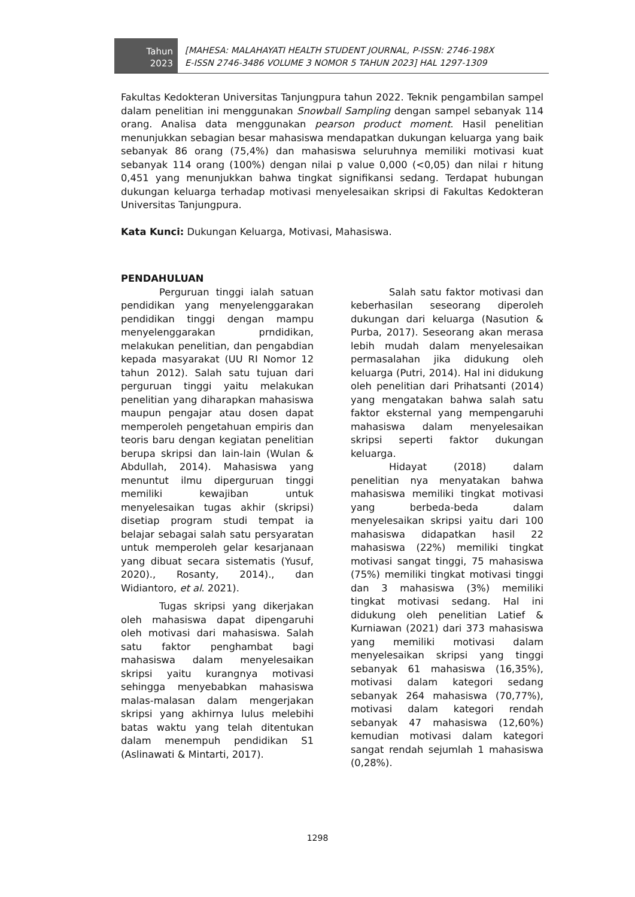Tahun
2023
[MAHESA: MALAHAYATI HEALTH STUDENT JOURNAL, P-ISSN: 2746-198X
E-ISSN 2746-3486 VOLUME 3 NOMOR 5 TAHUN 2023] HAL 1297-1309
Fakultas Kedokteran Universitas Tanjungpura tahun 2022. Teknik pengambilan sampel dalam penelitian ini menggunakan Snowball Sampling dengan sampel sebanyak 114 orang. Analisa data menggunakan pearson product moment. Hasil penelitian menunjukkan sebagian besar mahasiswa mendapatkan dukungan keluarga yang baik sebanyak 86 orang (75,4%) dan mahasiswa seluruhnya memiliki motivasi kuat sebanyak 114 orang (100%) dengan nilai p value 0,000 (<0,05) dan nilai r hitung 0,451 yang menunjukkan bahwa tingkat signifikansi sedang. Terdapat hubungan dukungan keluarga terhadap motivasi menyelesaikan skripsi di Fakultas Kedokteran Universitas Tanjungpura.
Kata Kunci: Dukungan Keluarga, Motivasi, Mahasiswa.
PENDAHULUAN
Perguruan tinggi ialah satuan pendidikan yang menyelenggarakan pendidikan tinggi dengan mampu menyelenggarakan prndidikan, melakukan penelitian, dan pengabdian kepada masyarakat (UU RI Nomor 12 tahun 2012). Salah satu tujuan dari perguruan tinggi yaitu melakukan penelitian yang diharapkan mahasiswa maupun pengajar atau dosen dapat memperoleh pengetahuan empiris dan teoris baru dengan kegiatan penelitian berupa skripsi dan lain-lain (Wulan & Abdullah, 2014). Mahasiswa yang menuntut ilmu diperguruan tinggi memiliki kewajiban untuk menyelesaikan tugas akhir (skripsi) disetiap program studi tempat ia belajar sebagai salah satu persyaratan untuk memperoleh gelar kesarjanaan yang dibuat secara sistematis (Yusuf, 2020)., Rosanty, 2014)., dan Widiantoro, et al. 2021).
Tugas skripsi yang dikerjakan oleh mahasiswa dapat dipengaruhi oleh motivasi dari mahasiswa. Salah satu faktor penghambat bagi mahasiswa dalam menyelesaikan skripsi yaitu kurangnya motivasi sehingga menyebabkan mahasiswa malas-malasan dalam mengerjakan skripsi yang akhirnya lulus melebihi batas waktu yang telah ditentukan dalam menempuh pendidikan S1 (Aslinawati & Mintarti, 2017).
Salah satu faktor motivasi dan keberhasilan seseorang diperoleh dukungan dari keluarga (Nasution & Purba, 2017). Seseorang akan merasa lebih mudah dalam menyelesaikan permasalahan jika didukung oleh keluarga (Putri, 2014). Hal ini didukung oleh penelitian dari Prihatsanti (2014) yang mengatakan bahwa salah satu faktor eksternal yang mempengaruhi mahasiswa dalam menyelesaikan skripsi seperti faktor dukungan keluarga.
Hidayat (2018) dalam penelitian nya menyatakan bahwa mahasiswa memiliki tingkat motivasi yang berbeda-beda dalam menyelesaikan skripsi yaitu dari 100 mahasiswa didapatkan hasil 22 mahasiswa (22%) memiliki tingkat motivasi sangat tinggi, 75 mahasiswa (75%) memiliki tingkat motivasi tinggi dan 3 mahasiswa (3%) memiliki tingkat motivasi sedang. Hal ini didukung oleh penelitian Latief & Kurniawan (2021) dari 373 mahasiswa yang memiliki motivasi dalam menyelesaikan skripsi yang tinggi sebanyak 61 mahasiswa (16,35%), motivasi dalam kategori sedang sebanyak 264 mahasiswa (70,77%), motivasi dalam kategori rendah sebanyak 47 mahasiswa (12,60%) kemudian motivasi dalam kategori sangat rendah sejumlah 1 mahasiswa (0,28%).
1298